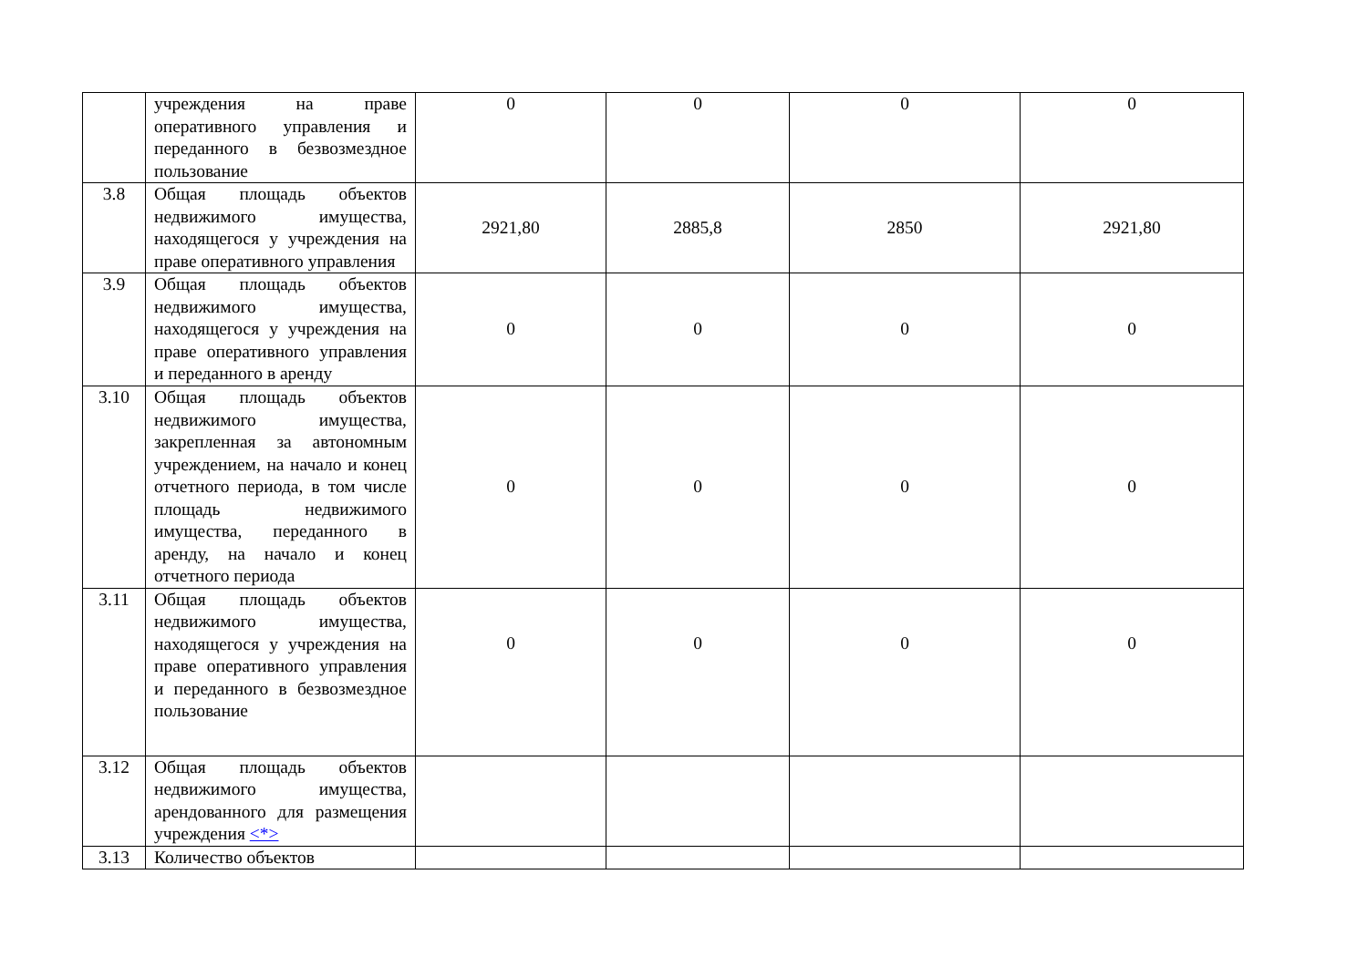| | учреждения на праве оперативного управления и переданного в безвозмездное пользование | 0 | 0 | 0 | 0 |
| 3.8 | Общая площадь объектов недвижимого имущества, находящегося у учреждения на праве оперативного управления | 2921,80 | 2885,8 | 2850 | 2921,80 |
| 3.9 | Общая площадь объектов недвижимого имущества, находящегося у учреждения на праве оперативного управления и переданного в аренду | 0 | 0 | 0 | 0 |
| 3.10 | Общая площадь объектов недвижимого имущества, закрепленная за автономным учреждением, на начало и конец отчетного периода, в том числе площадь недвижимого имущества, переданного в аренду, на начало и конец отчетного периода | 0 | 0 | 0 | 0 |
| 3.11 | Общая площадь объектов недвижимого имущества, находящегося у учреждения на праве оперативного управления и переданного в безвозмездное пользование | 0 | 0 | 0 | 0 |
| 3.12 | Общая площадь объектов недвижимого имущества, арендованного для размещения учреждения <*> | | | | |
| 3.13 | Количество объектов | | | | |